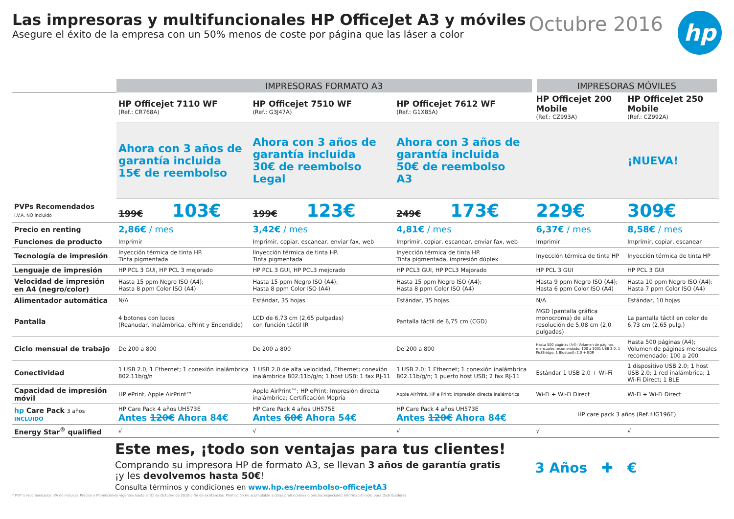Las impresoras y multifuncionales HP OfficeJet A3 y móviles
Asegure el éxito de la empresa con un 50% menos de coste por página que las láser a color
Octubre 2016
hp
| | IMPRESORAS FORMATO A3 | | | IMPRESORAS MÓVILES | |
| --- | --- | --- | --- | --- | --- |
| | HP Officejet 7110 WF (Ref.: CR768A) | HP Officejet 7510 WF (Ref.: G3J47A) | HP Officejet 7612 WF (Ref.: G1X85A) | HP Officejet 200 Mobile (Ref.: CZ993A) | HP OfficeJet 250 Mobile (Ref.: CZ992A) |
| | Ahora con 3 años de garantía incluida 15€ de reembolso | Ahora con 3 años de garantía incluida 30€ de reembolso Legal | Ahora con 3 años de garantía incluida 50€ de reembolso A3 | | ¡NUEVA! |
| PVPs Recomendados I.V.A. NO incluido | 199€ 103€ | 199€ 123€ | 249€ 173€ | 229€ | 309€ |
| Precio en renting | 2,86€ / mes | 3,42€ / mes | 4,81€ / mes | 6,37€ / mes | 8,58€ / mes |
| Funciones de producto | Imprimir | Imprimir, copiar, escanear, enviar fax, web | Imprimir, copiar, escanear, enviar fax, web | Imprimir | Imprimir, copiar, escanear |
| Tecnología de impresión | Inyección térmica de tinta HP. Tinta pigmentada | Ilnyección térmica de tinta HP. Tinta pigmentada | Inyección térmica de tinta HP. Tinta pigmentada, impresión dúplex | Inyección térmica de tinta HP | Inyección térmica de tinta HP |
| Lenguaje de impresión | HP PCL 3 GUI, HP PCL 3 mejorado | HP PCL 3 GUI, HP PCL3 mejorado | HP PCL3 GUI, HP PCL3 Mejorado | HP PCL 3 GUI | HP PCL 3 GUI |
| Velocidad de impresión en A4 (negro/color) | Hasta 15 ppm Negro ISO (A4); Hasta 8 ppm Color ISO (A4) | Hasta 15 ppm Negro ISO (A4); Hasta 8 ppm Color ISO (A4) | Hasta 15 ppm Negro ISO (A4); Hasta 8 ppm Color ISO (A4) | Hasta 9 ppm Negro ISO (A4); Hasta 6 ppm Color ISO (A4) | Hasta 10 ppm Negro ISO (A4); Hasta 7 ppm Color ISO (A4) |
| Alimentador automática | N/A | Estándar, 35 hojas | Estándar, 35 hojas | N/A | Estándar, 10 hojas |
| Pantalla | 4 botones con luces (Reanudar, Inalámbrica, ePrint y Encendido) | LCD de 6,73 cm (2,65 pulgadas) con función táctil IR | Pantalla táctil de 6,75 cm (CGD) | MGD (pantalla gráfica monocroma) de alta resolución de 5,08 cm (2,0 pulgadas) | La pantalla táctil en color de 6,73 cm (2,65 pulg.) |
| Ciclo mensual de trabajo | De 200 a 800 | De 200 a 800 | De 200 a 800 | Hasta 500 páginas (A4); Volumen de páginas mensuales recomendado: 100 a 3001 USB 2.0, 1 PictBridge, 1 Bluetooth 2.0 + EDR | Hasta 500 páginas (A4); Volumen de páginas mensuales recomendado: 100 a 200 |
| Conectividad | 1 USB 2.0, 1 Ethernet; 1 conexión inalámbrica 802.11b/g/n | 1 USB 2.0 de alta velocidad, Ethernet; conexión inalámbrica 802.11b/g/n; 1 host USB; 1 fax RJ-11 | 1 USB 2.0; 1 Ethernet; 1 conexión inalámbrica 802.11b/g/n; 1 puerto host USB; 2 fax RJ-11 | Estándar 1 USB 2.0 + Wi-Fi | 1 dispositivo USB 2.0; 1 host USB 2.0; 1 red inalámbrica; 1 Wi-Fi Direct; 1 BLE |
| Capacidad de impresión móvil | HP ePrint, Apple AirPrint™ | Apple AirPrint™; HP ePrint; Impresión directa inalámbrica; Certificación Mopria | Apple AirPrint, HP e Print; Impresión directa inalámbrica | Wi-Fi + Wi-Fi Direct | Wi-Fi + Wi-Fi Direct |
| hp Care Pack 3 años INCLUIDO | HP Care Pack 4 años UH573E Antes 120€ Ahora 84€ | HP Care Pack 4 años UH575E Antes 60€ Ahora 54€ | HP Care Pack 4 años UH573E Antes 120€ Ahora 84€ | HP care pack 3 años (Ref.:UG196E) | |
| Energy Star<sup>®</sup> qualified | √ | √ | √ | √ | √ |
Este mes, ¡todo son ventajas para tus clientes!
Comprando su impresora HP de formato A3, se llevan 3 años de garantía gratis
¡y les devolvemos hasta 50€!
Consulta términos y condiciones en www.hp.es/reembolso-officejetA3
3 Años ✚ €
* PVP´s recomendados IVA no incluido. Precios y Promociones vigentes hasta el 31 de Octubre de 2016 o fin de existencias. Promoción no acumulable a otras promociones o precios especiales. Información sólo para Distribuidores.